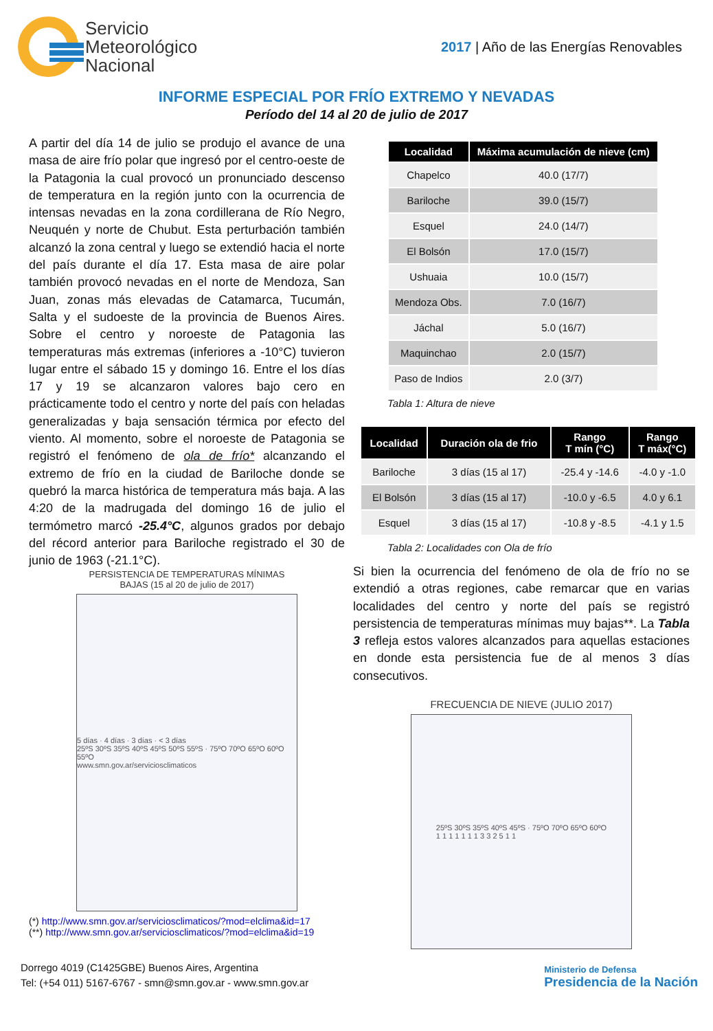Servicio
Meteorológico
Nacional
2017 | Año de las Energías Renovables
INFORME ESPECIAL POR FRÍO EXTREMO Y NEVADAS
Período del 14 al 20 de julio de 2017
A partir del día 14 de julio se produjo el avance de una masa de aire frío polar que ingresó por el centro-oeste de la Patagonia la cual provocó un pronunciado descenso de temperatura en la región junto con la ocurrencia de intensas nevadas en la zona cordillerana de Río Negro, Neuquén y norte de Chubut. Esta perturbación también alcanzó la zona central y luego se extendió hacia el norte del país durante el día 17. Esta masa de aire polar también provocó nevadas en el norte de Mendoza, San Juan, zonas más elevadas de Catamarca, Tucumán, Salta y el sudoeste de la provincia de Buenos Aires. Sobre el centro y noroeste de Patagonia las temperaturas más extremas (inferiores a -10°C) tuvieron lugar entre el sábado 15 y domingo 16. Entre el los días 17 y 19 se alcanzaron valores bajo cero en prácticamente todo el centro y norte del país con heladas generalizadas y baja sensación térmica por efecto del viento. Al momento, sobre el noroeste de Patagonia se registró el fenómeno de ola de frío* alcanzando el extremo de frío en la ciudad de Bariloche donde se quebró la marca histórica de temperatura más baja. A las 4:20 de la madrugada del domingo 16 de julio el termómetro marcó -25.4°C, algunos grados por debajo del récord anterior para Bariloche registrado el 30 de junio de 1963 (-21.1°C).
PERSISTENCIA DE TEMPERATURAS MÍNIMAS
BAJAS (15 al 20 de julio de 2017)
5 días · 4 días · 3 días · < 3 días
25ºS 30ºS 35ºS 40ºS 45ºS 50ºS 55ºS · 75ºO 70ºO 65ºO 60ºO 55ºO
www.smn.gov.ar/serviciosclimaticos
(*) http://www.smn.gov.ar/serviciosclimaticos/?mod=elclima&id=17
(**) http://www.smn.gov.ar/serviciosclimaticos/?mod=elclima&id=19
| Localidad | Máxima acumulación de nieve (cm) |
| --- | --- |
| Chapelco | 40.0 (17/7) |
| Bariloche | 39.0 (15/7) |
| Esquel | 24.0 (14/7) |
| El Bolsón | 17.0 (15/7) |
| Ushuaia | 10.0 (15/7) |
| Mendoza Obs. | 7.0 (16/7) |
| Jáchal | 5.0 (16/7) |
| Maquinchao | 2.0 (15/7) |
| Paso de Indios | 2.0 (3/7) |
Tabla 1: Altura de nieve
| Localidad | Duración ola de frio | Rango T mín (°C) | Rango T máx(°C) |
| --- | --- | --- | --- |
| Bariloche | 3 días (15 al 17) | -25.4 y -14.6 | -4.0 y -1.0 |
| El Bolsón | 3 días (15 al 17) | -10.0 y -6.5 | 4.0 y 6.1 |
| Esquel | 3 días (15 al 17) | -10.8 y -8.5 | -4.1 y 1.5 |
Tabla 2: Localidades con Ola de frío
Si bien la ocurrencia del fenómeno de ola de frío no se extendió a otras regiones, cabe remarcar que en varias localidades del centro y norte del país se registró persistencia de temperaturas mínimas muy bajas**. La Tabla 3 refleja estos valores alcanzados para aquellas estaciones en donde esta persistencia fue de al menos 3 días consecutivos.
FRECUENCIA DE NIEVE (JULIO 2017)
25ºS 30ºS 35ºS 40ºS 45ºS · 75ºO 70ºO 65ºO 60ºO
1 1 1 1 1 1 1 3 3 2 5 1 1
Dorrego 4019 (C1425GBE) Buenos Aires, Argentina
Tel: (+54 011) 5167-6767 - smn@smn.gov.ar - www.smn.gov.ar
Ministerio de Defensa
Presidencia de la Nación